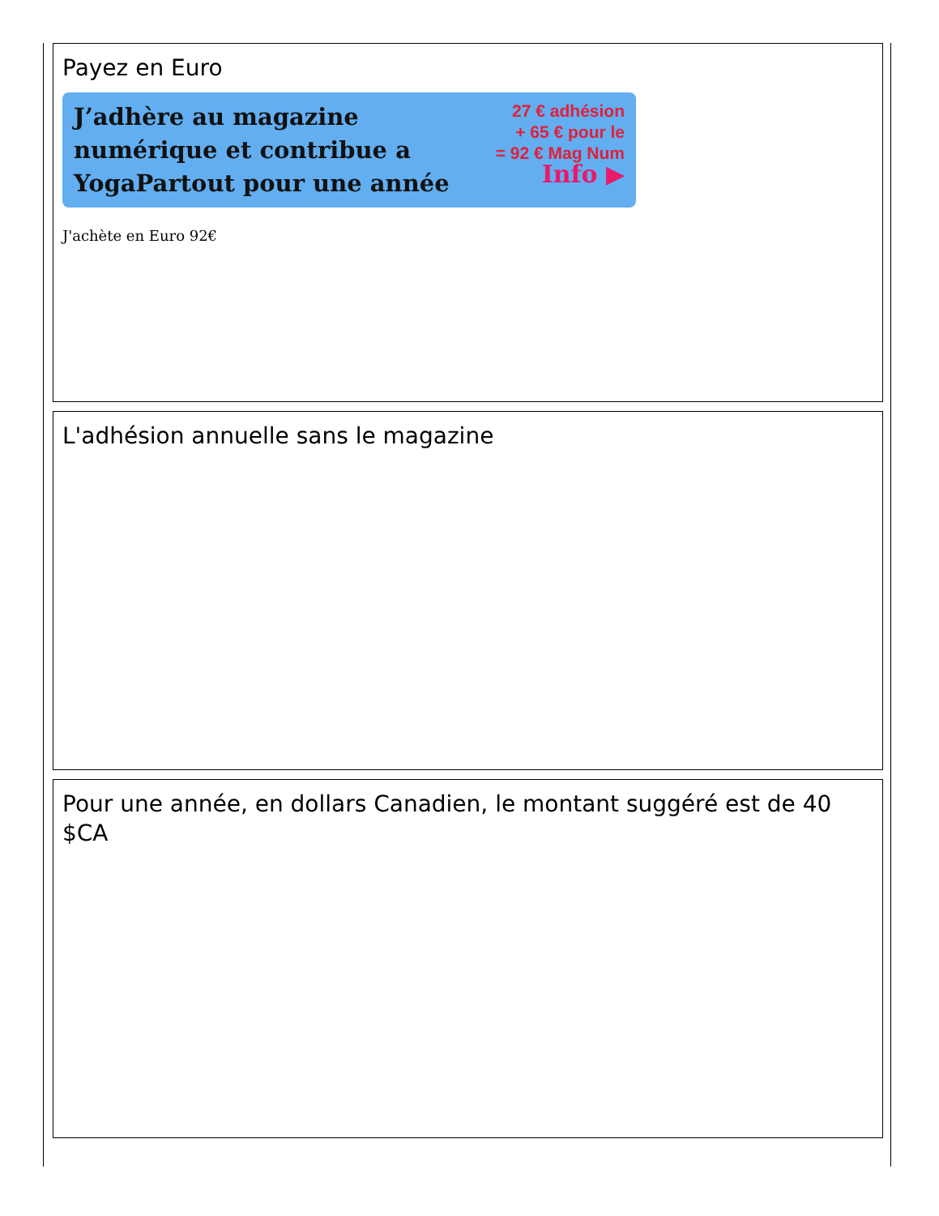Payez en Euro
J’adhère au magazine
numérique et contribue a
YogaPartout pour une année
27 € adhésion
+ 65 € pour le
= 92 € Mag Num
Info ▶
J'achète en Euro 92€
L'adhésion annuelle sans le magazine
Pour une année, en dollars Canadien, le montant suggéré est de 40 $CA